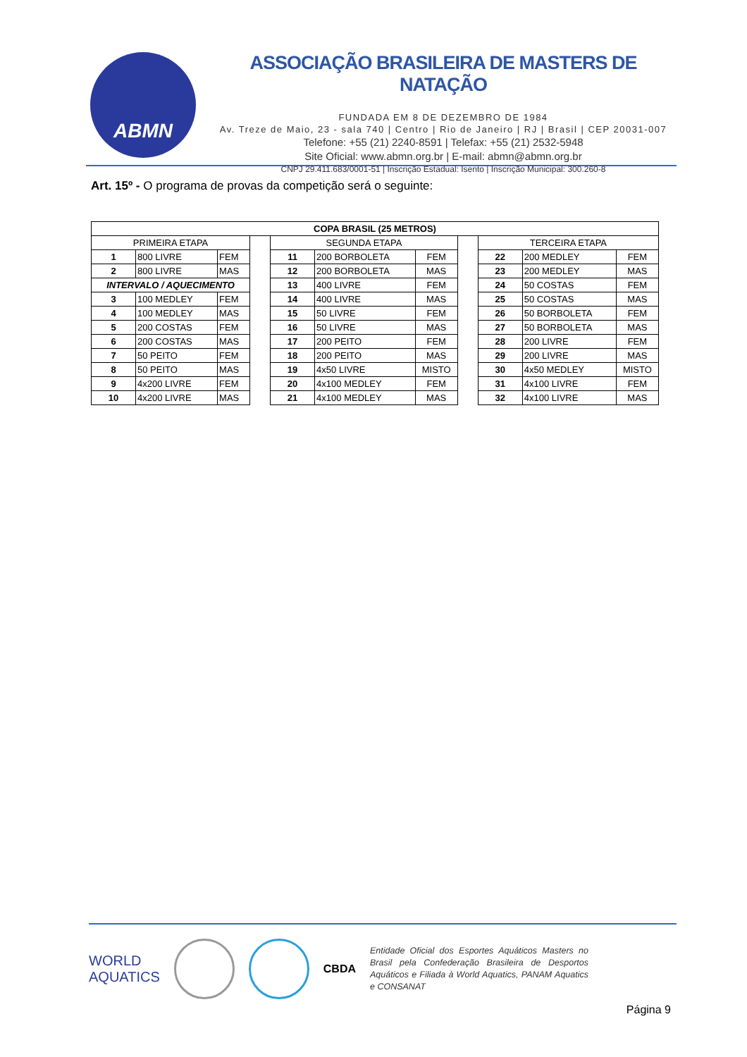ABMN
ASSOCIAÇÃO BRASILEIRA DE MASTERS DE NATAÇÃO
FUNDADA EM 8 DE DEZEMBRO DE 1984
Av. Treze de Maio, 23 - sala 740 | Centro | Rio de Janeiro | RJ | Brasil | CEP 20031-007
Telefone: +55 (21) 2240-8591 | Telefax: +55 (21) 2532-5948
Site Oficial: www.abmn.org.br | E-mail: abmn@abmn.org.br
CNPJ 29.411.683/0001-51 | Inscrição Estadual: Isento | Inscrição Municipal: 300.260-8
Art. 15º - O programa de provas da competição será o seguinte:
| COPA BRASIL (25 METROS) | | | | | | | | | | |
| --- | --- | --- | --- | --- | --- | --- | --- | --- | --- | --- |
| PRIMEIRA ETAPA | | | | SEGUNDA ETAPA | | | | TERCEIRA ETAPA | | |
| 1 | 800 LIVRE | FEM | | 11 | 200 BORBOLETA | FEM | | 22 | 200 MEDLEY | FEM |
| 2 | 800 LIVRE | MAS | | 12 | 200 BORBOLETA | MAS | | 23 | 200 MEDLEY | MAS |
| INTERVALO / AQUECIMENTO | | | | 13 | 400 LIVRE | FEM | | 24 | 50 COSTAS | FEM |
| 3 | 100 MEDLEY | FEM | | 14 | 400 LIVRE | MAS | | 25 | 50 COSTAS | MAS |
| 4 | 100 MEDLEY | MAS | | 15 | 50 LIVRE | FEM | | 26 | 50 BORBOLETA | FEM |
| 5 | 200 COSTAS | FEM | | 16 | 50 LIVRE | MAS | | 27 | 50 BORBOLETA | MAS |
| 6 | 200 COSTAS | MAS | | 17 | 200 PEITO | FEM | | 28 | 200 LIVRE | FEM |
| 7 | 50 PEITO | FEM | | 18 | 200 PEITO | MAS | | 29 | 200 LIVRE | MAS |
| 8 | 50 PEITO | MAS | | 19 | 4x50 LIVRE | MISTO | | 30 | 4x50 MEDLEY | MISTO |
| 9 | 4x200 LIVRE | FEM | | 20 | 4x100 MEDLEY | FEM | | 31 | 4x100 LIVRE | FEM |
| 10 | 4x200 LIVRE | MAS | | 21 | 4x100 MEDLEY | MAS | | 32 | 4x100 LIVRE | MAS |
WORLD
AQUATICS
CBDA
Entidade Oficial dos Esportes Aquáticos Masters no Brasil pela Confederação Brasileira de Desportos Aquáticos e Filiada à World Aquatics, PANAM Aquatics e CONSANAT
Página 9